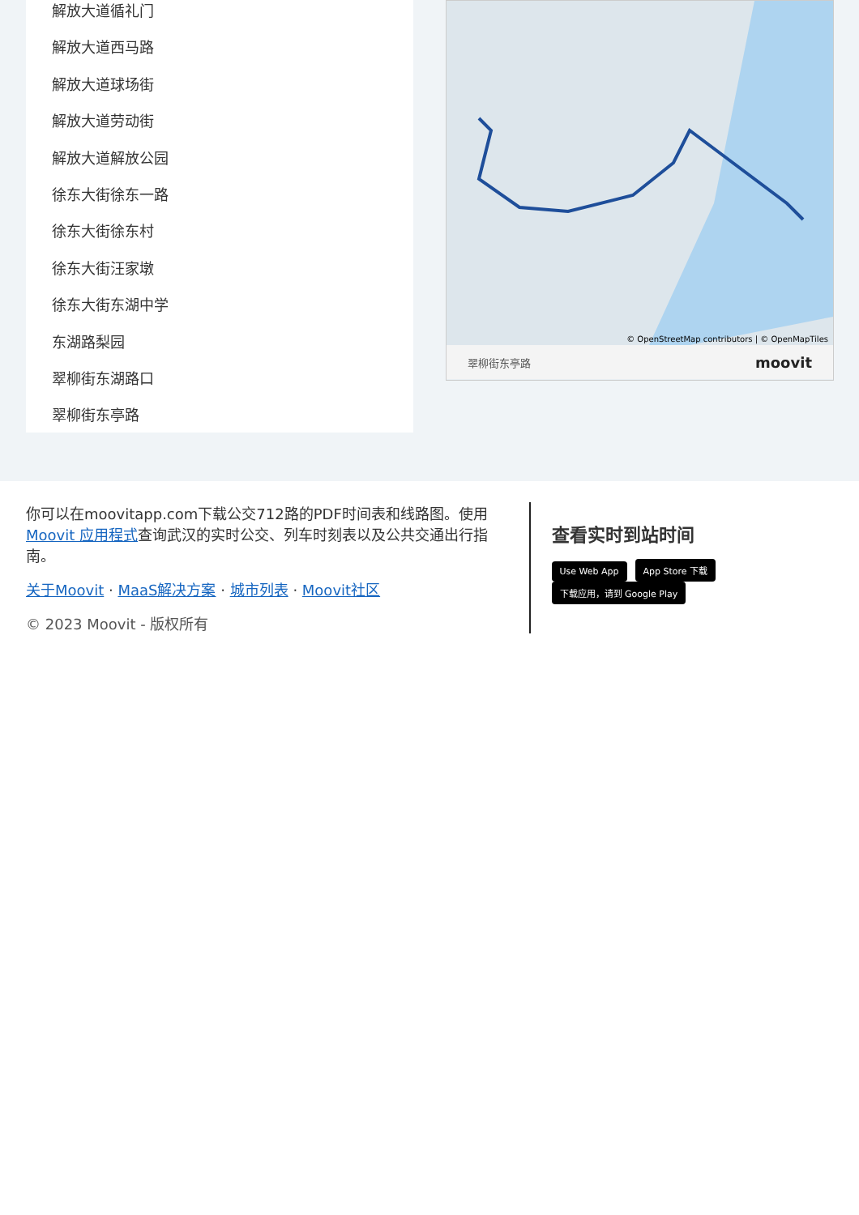解放大道循礼门
解放大道西马路
解放大道球场街
解放大道劳动街
解放大道解放公园
徐东大街徐东一路
徐东大街徐东村
徐东大街汪家墩
徐东大街东湖中学
东湖路梨园
翠柳街东湖路口
翠柳街东亭路
© OpenStreetMap contributors | © OpenMapTiles
翠柳街东亭路 moovit
你可以在moovitapp.com下载公交712路的PDF时间表和线路图。使用Moovit 应用程式查询武汉的实时公交、列车时刻表以及公共交通出行指南。
关于Moovit · MaaS解决方案 · 城市列表 · Moovit社区
© 2023 Moovit - 版权所有
查看实时到站时间
Use Web App App Store 下载 下载应用，请到 Google Play